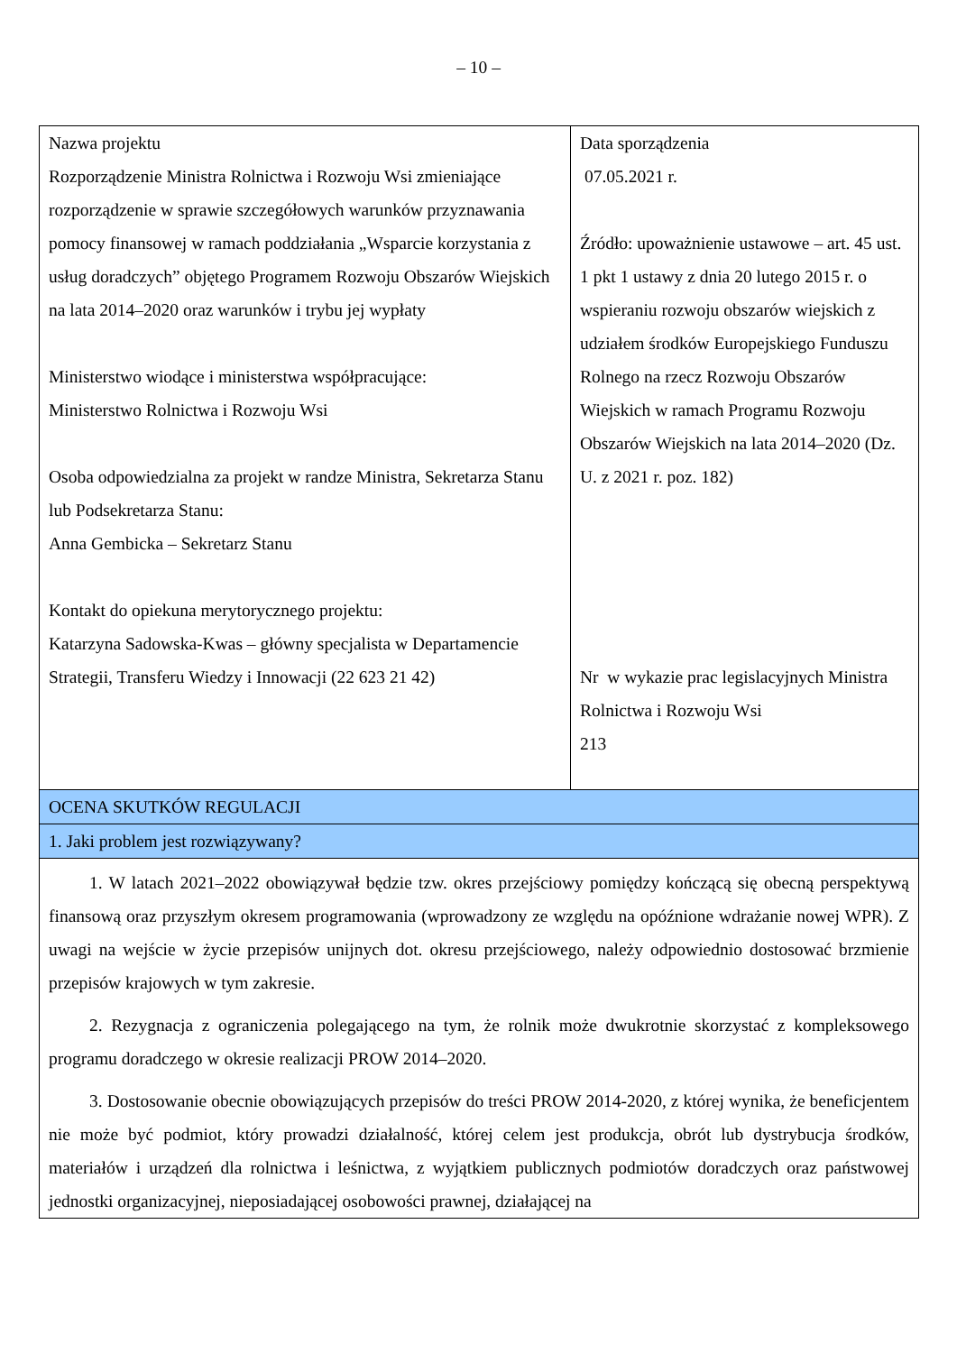– 10 –
| Nazwa projektu Rozporządzenie Ministra Rolnictwa i Rozwoju Wsi zmieniające rozporządzenie w sprawie szczegółowych warunków przyznawania pomocy finansowej w ramach poddziałania „Wsparcie korzystania z usług doradczych” objętego Programem Rozwoju Obszarów Wiejskich na lata 2014–2020 oraz warunków i trybu jej wypłaty Ministerstwo wiodące i ministerstwa współpracujące: Ministerstwo Rolnictwa i Rozwoju Wsi Osoba odpowiedzialna za projekt w randze Ministra, Sekretarza Stanu lub Podsekretarza Stanu: Anna Gembicka – Sekretarz Stanu Kontakt do opiekuna merytorycznego projektu: Katarzyna Sadowska-Kwas – główny specjalista w Departamencie Strategii, Transferu Wiedzy i Innowacji (22 623 21 42) | Data sporządzenia 07.05.2021 r. Źródło: upoważnienie ustawowe – art. 45 ust. 1 pkt 1 ustawy z dnia 20 lutego 2015 r. o wspieraniu rozwoju obszarów wiejskich z udziałem środków Europejskiego Funduszu Rolnego na rzecz Rozwoju Obszarów Wiejskich w ramach Programu Rozwoju Obszarów Wiejskich na lata 2014–2020 (Dz. U. z 2021 r. poz. 182) Nr w wykazie prac legislacyjnych Ministra Rolnictwa i Rozwoju Wsi 213 |
| OCENA SKUTKÓW REGULACJI | |
| 1. Jaki problem jest rozwiązywany? | |
| 1. W latach 2021–2022 obowiązywał będzie tzw. okres przejściowy pomiędzy kończącą się obecną perspektywą finansową oraz przyszłym okresem programowania (wprowadzony ze względu na opóźnione wdrażanie nowej WPR). Z uwagi na wejście w życie przepisów unijnych dot. okresu przejściowego, należy odpowiednio dostosować brzmienie przepisów krajowych w tym zakresie. 2. Rezygnacja z ograniczenia polegającego na tym, że rolnik może dwukrotnie skorzystać z kompleksowego programu doradczego w okresie realizacji PROW 2014–2020. 3. Dostosowanie obecnie obowiązujących przepisów do treści PROW 2014-2020, z której wynika, że beneficjentem nie może być podmiot, który prowadzi działalność, której celem jest produkcja, obrót lub dystrybucja środków, materiałów i urządzeń dla rolnictwa i leśnictwa, z wyjątkiem publicznych podmiotów doradczych oraz państwowej jednostki organizacyjnej, nieposiadającej osobowości prawnej, działającej na | |